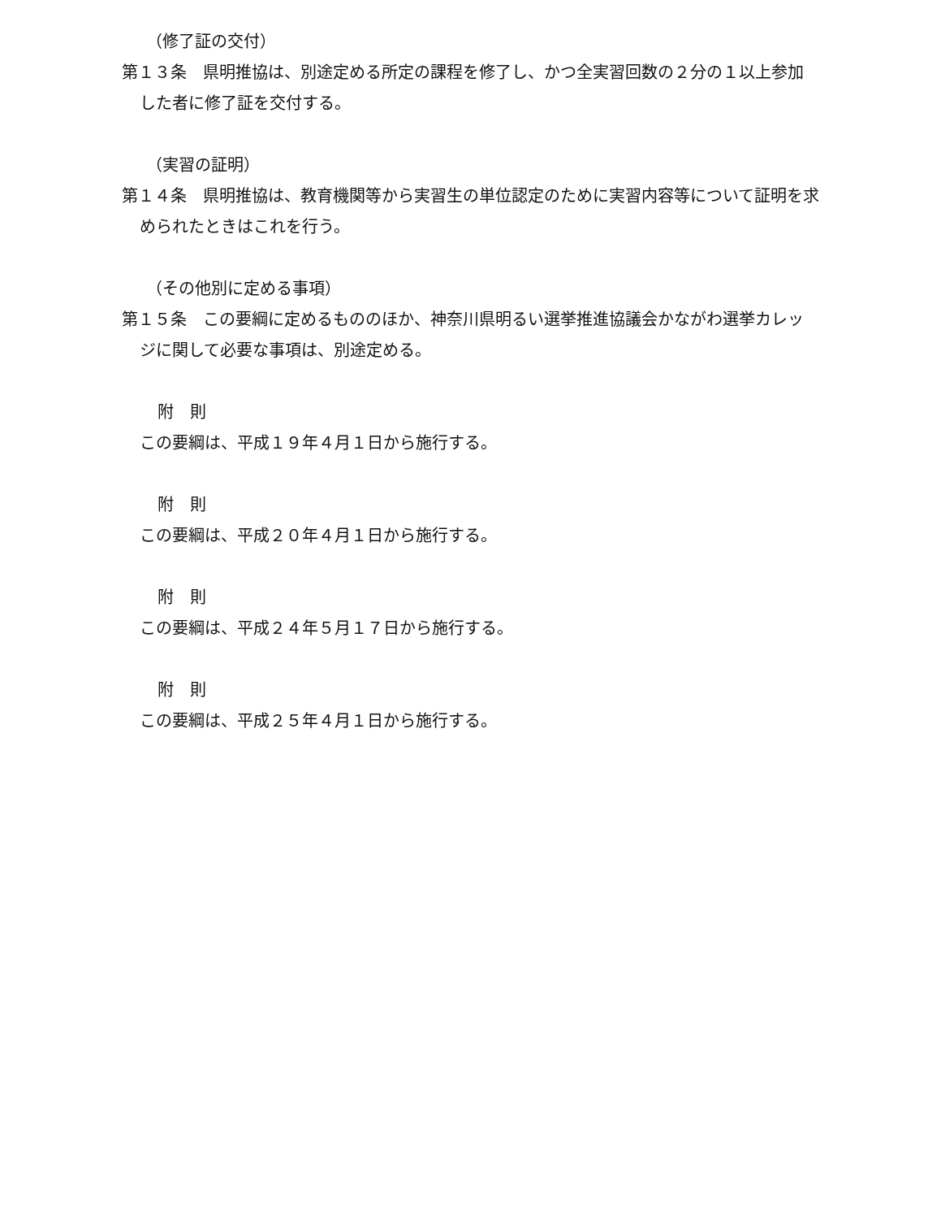（修了証の交付）
第１３条　県明推協は、別途定める所定の課程を修了し、かつ全実習回数の２分の１以上参加した者に修了証を交付する。
（実習の証明）
第１４条　県明推協は、教育機関等から実習生の単位認定のために実習内容等について証明を求められたときはこれを行う。
（その他別に定める事項）
第１５条　この要綱に定めるもののほか、神奈川県明るい選挙推進協議会かながわ選挙カレッジに関して必要な事項は、別途定める。
附　則
この要綱は、平成１９年４月１日から施行する。
附　則
この要綱は、平成２０年４月１日から施行する。
附　則
この要綱は、平成２４年５月１７日から施行する。
附　則
この要綱は、平成２５年４月１日から施行する。